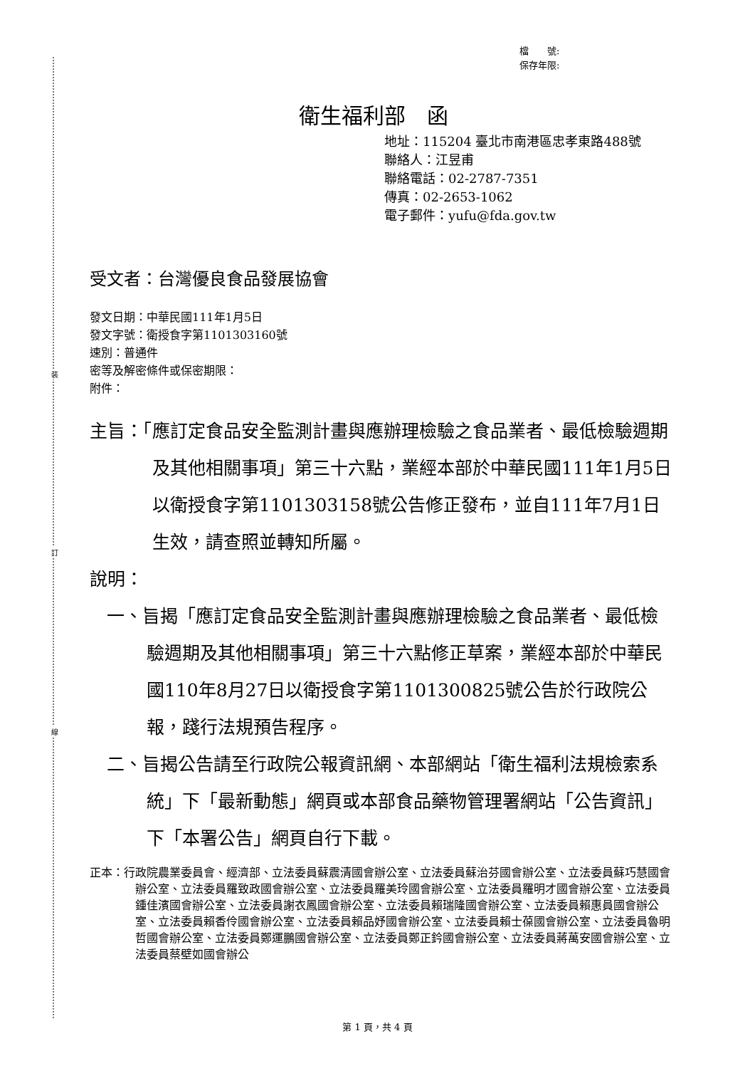裝
訂
線
檔　　號:
保存年限:
衛生福利部　函
地址：115204 臺北市南港區忠孝東路488號
聯絡人：江昱甫
聯絡電話：02-2787-7351
傳真：02-2653-1062
電子郵件：yufu@fda.gov.tw
受文者：台灣優良食品發展協會
發文日期：中華民國111年1月5日
發文字號：衛授食字第1101303160號
速別：普通件
密等及解密條件或保密期限：
附件：
主旨：「應訂定食品安全監測計畫與應辦理檢驗之食品業者、最低檢驗週期及其他相關事項」第三十六點，業經本部於中華民國111年1月5日以衛授食字第1101303158號公告修正發布，並自111年7月1日生效，請查照並轉知所屬。
說明：
一、旨揭「應訂定食品安全監測計畫與應辦理檢驗之食品業者、最低檢驗週期及其他相關事項」第三十六點修正草案，業經本部於中華民國110年8月27日以衛授食字第1101300825號公告於行政院公報，踐行法規預告程序。
二、旨揭公告請至行政院公報資訊網、本部網站「衛生福利法規檢索系統」下「最新動態」網頁或本部食品藥物管理署網站「公告資訊」下「本署公告」網頁自行下載。
正本：行政院農業委員會、經濟部、立法委員蘇震清國會辦公室、立法委員蘇治芬國會辦公室、立法委員蘇巧慧國會辦公室、立法委員羅致政國會辦公室、立法委員羅美玲國會辦公室、立法委員羅明才國會辦公室、立法委員鍾佳濱國會辦公室、立法委員謝衣鳳國會辦公室、立法委員賴瑞隆國會辦公室、立法委員賴惠員國會辦公室、立法委員賴香伶國會辦公室、立法委員賴品妤國會辦公室、立法委員賴士葆國會辦公室、立法委員魯明哲國會辦公室、立法委員鄭運鵬國會辦公室、立法委員鄭正鈐國會辦公室、立法委員蔣萬安國會辦公室、立法委員蔡壁如國會辦公
第 1 頁，共 4 頁